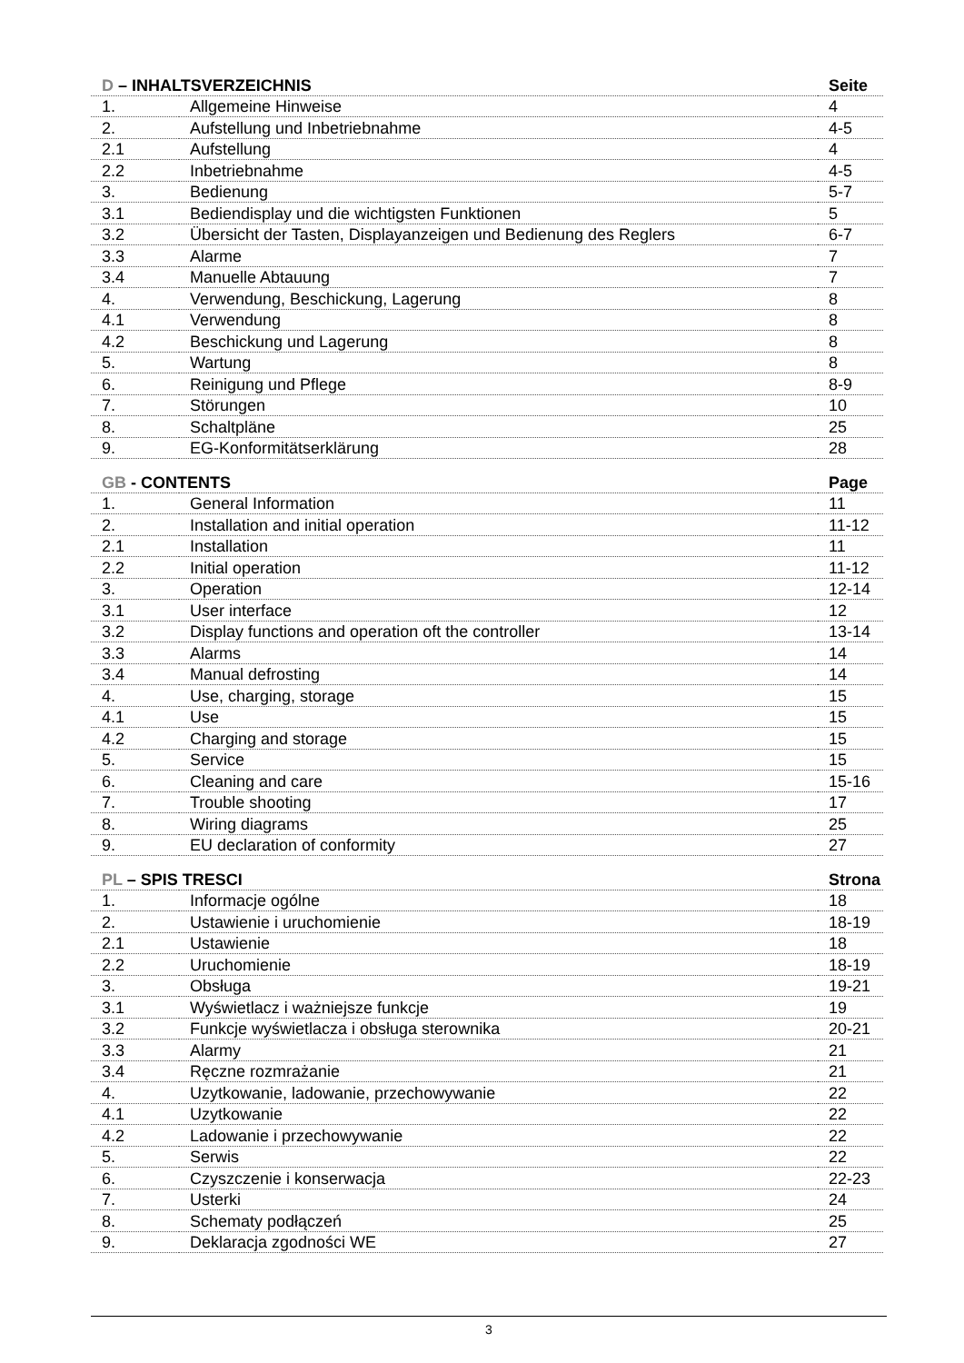| D – INHALTSVERZEICHNIS | | Seite |
| --- | --- | --- |
| 1. | Allgemeine Hinweise | 4 |
| 2. | Aufstellung und Inbetriebnahme | 4-5 |
| 2.1 | Aufstellung | 4 |
| 2.2 | Inbetriebnahme | 4-5 |
| 3. | Bedienung | 5-7 |
| 3.1 | Bediendisplay und die wichtigsten Funktionen | 5 |
| 3.2 | Übersicht der Tasten, Displayanzeigen und Bedienung des Reglers | 6-7 |
| 3.3 | Alarme | 7 |
| 3.4 | Manuelle Abtauung | 7 |
| 4. | Verwendung, Beschickung, Lagerung | 8 |
| 4.1 | Verwendung | 8 |
| 4.2 | Beschickung und Lagerung | 8 |
| 5. | Wartung | 8 |
| 6. | Reinigung und Pflege | 8-9 |
| 7. | Störungen | 10 |
| 8. | Schaltpläne | 25 |
| 9. | EG-Konformitätserklärung | 28 |
| GB - CONTENTS | | Page |
| --- | --- | --- |
| 1. | General Information | 11 |
| 2. | Installation and initial operation | 11-12 |
| 2.1 | Installation | 11 |
| 2.2 | Initial operation | 11-12 |
| 3. | Operation | 12-14 |
| 3.1 | User interface | 12 |
| 3.2 | Display functions and operation oft the controller | 13-14 |
| 3.3 | Alarms | 14 |
| 3.4 | Manual defrosting | 14 |
| 4. | Use, charging, storage | 15 |
| 4.1 | Use | 15 |
| 4.2 | Charging and storage | 15 |
| 5. | Service | 15 |
| 6. | Cleaning and care | 15-16 |
| 7. | Trouble shooting | 17 |
| 8. | Wiring diagrams | 25 |
| 9. | EU declaration of conformity | 27 |
| PL – SPIS TRESCI | | Strona |
| --- | --- | --- |
| 1. | Informacje ogólne | 18 |
| 2. | Ustawienie i uruchomienie | 18-19 |
| 2.1 | Ustawienie | 18 |
| 2.2 | Uruchomienie | 18-19 |
| 3. | Obsługa | 19-21 |
| 3.1 | Wyświetlacz i ważniejsze funkcje | 19 |
| 3.2 | Funkcje wyświetlacza i obsługa sterownika | 20-21 |
| 3.3 | Alarmy | 21 |
| 3.4 | Ręczne rozmrażanie | 21 |
| 4. | Uzytkowanie, ladowanie, przechowywanie | 22 |
| 4.1 | Uzytkowanie | 22 |
| 4.2 | Ladowanie i przechowywanie | 22 |
| 5. | Serwis | 22 |
| 6. | Czyszczenie i konserwacja | 22-23 |
| 7. | Usterki | 24 |
| 8. | Schematy podłączeń | 25 |
| 9. | Deklaracja zgodności WE | 27 |
3